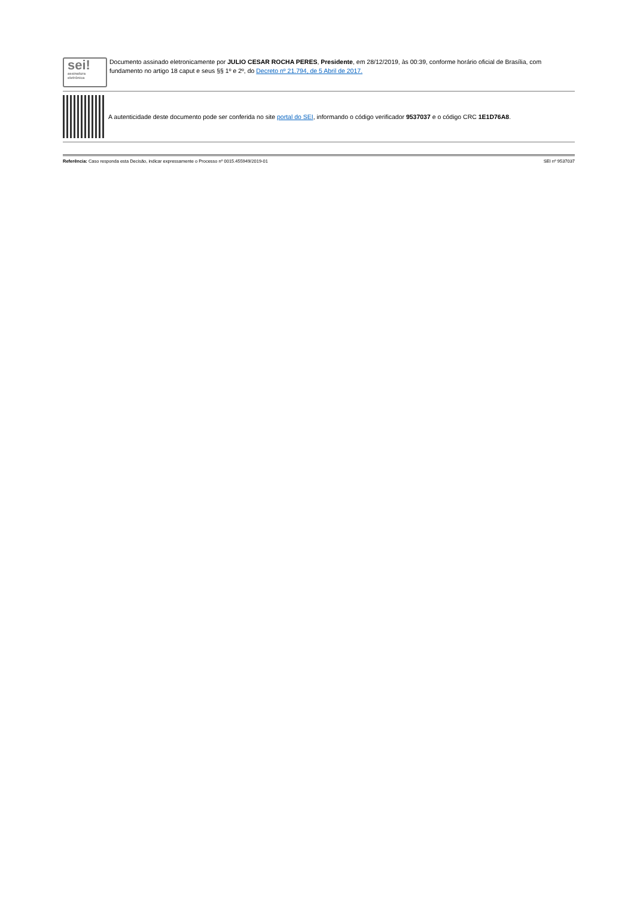sei!
assinatura
eletrônica
Documento assinado eletronicamente por JULIO CESAR ROCHA PERES, Presidente, em 28/12/2019, às 00:39, conforme horário oficial de Brasília, com fundamento no artigo 18 caput e seus §§ 1º e 2º, do Decreto nº 21.794, de 5 Abril de 2017.
A autenticidade deste documento pode ser conferida no site portal do SEI, informando o código verificador 9537037 e o código CRC 1E1D76A8.
Referência: Caso responda esta Decisão, indicar expressamente o Processo nº 0015.455949/2019-01 SEI nº 9537037